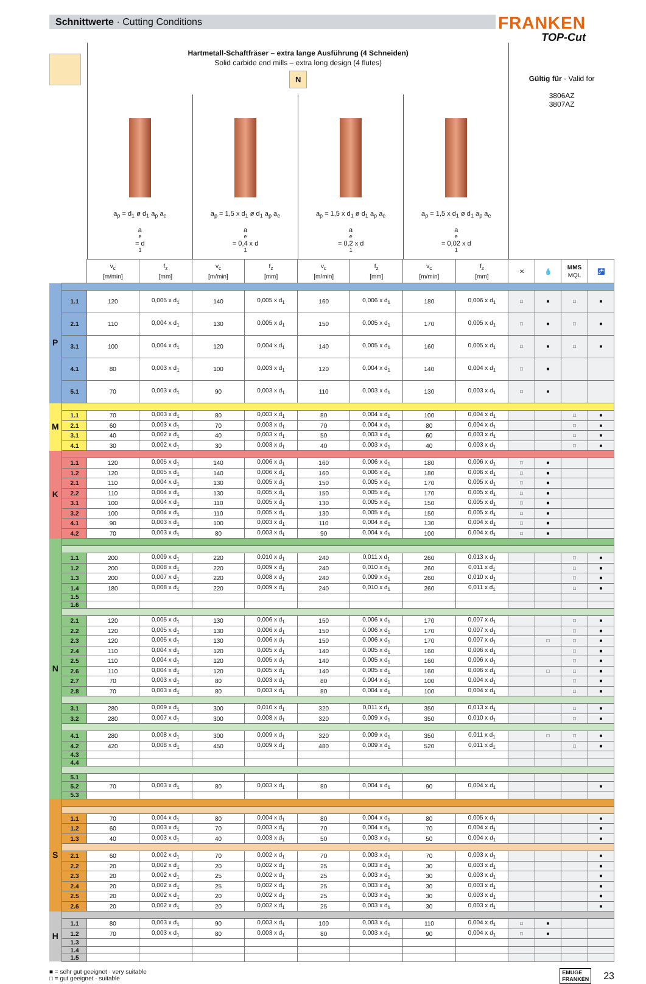Schnittwerte · Cutting Conditions
FRANKEN
TOP-Cut
Hartmetall-Schaftfräser – extra lange Ausführung (4 Schneiden)
Solid carbide end mills – extra long design (4 flutes)
N
a<sub>p</sub> = d<sub>1</sub> ø d<sub>1</sub> a<sub>p</sub> a<sub>e</sub>
a<sub>e</sub> = d<sub>1</sub>
a<sub>p</sub> = 1,5 x d<sub>1</sub> ø d<sub>1</sub> a<sub>p</sub> a<sub>e</sub>
a<sub>e</sub> = 0,4 x d<sub>1</sub>
a<sub>p</sub> = 1,5 x d<sub>1</sub> ø d<sub>1</sub> a<sub>p</sub> a<sub>e</sub>
a<sub>e</sub> = 0,2 x d<sub>1</sub>
a<sub>p</sub> = 1,5 x d<sub>1</sub> ø d<sub>1</sub> a<sub>p</sub> a<sub>e</sub>
a<sub>e</sub> = 0,02 x d<sub>1</sub>
Gültig für · Valid for
3806AZ
3807AZ
| | | v<sub>c</sub> [m/min] | f<sub>z</sub> [mm] | v<sub>c</sub> [m/min] | f<sub>z</sub> [mm] | v<sub>c</sub> [m/min] | f<sub>z</sub> [mm] | v<sub>c</sub> [m/min] | f<sub>z</sub> [mm] | ✕ | 💧 | MMS MQL | 🚰 | |
| --- | --- | --- | --- | --- | --- | --- | --- | --- | --- | --- | --- | --- | --- | --- |
| P | | | | | | | | | | | | | | |
| | 1.1 | 120 | 0,005 x d<sub>1</sub> | 140 | 0,005 x d<sub>1</sub> | 160 | 0,006 x d<sub>1</sub> | 180 | 0,006 x d<sub>1</sub> | □ | ■ | □ | ■ | |
| | 2.1 | 110 | 0,004 x d<sub>1</sub> | 130 | 0,005 x d<sub>1</sub> | 150 | 0,005 x d<sub>1</sub> | 170 | 0,005 x d<sub>1</sub> | □ | ■ | □ | ■ | |
| | 3.1 | 100 | 0,004 x d<sub>1</sub> | 120 | 0,004 x d<sub>1</sub> | 140 | 0,005 x d<sub>1</sub> | 160 | 0,005 x d<sub>1</sub> | □ | ■ | □ | ■ | |
| | 4.1 | 80 | 0,003 x d<sub>1</sub> | 100 | 0,003 x d<sub>1</sub> | 120 | 0,004 x d<sub>1</sub> | 140 | 0,004 x d<sub>1</sub> | □ | ■ | | | |
| | 5.1 | 70 | 0,003 x d<sub>1</sub> | 90 | 0,003 x d<sub>1</sub> | 110 | 0,003 x d<sub>1</sub> | 130 | 0,003 x d<sub>1</sub> | □ | ■ | | | |
| M | | | | | | | | | | | | | | |
| | 1.1 | 70 | 0,003 x d<sub>1</sub> | 80 | 0,003 x d<sub>1</sub> | 80 | 0,004 x d<sub>1</sub> | 100 | 0,004 x d<sub>1</sub> | | | □ | ■ | |
| | 2.1 | 60 | 0,003 x d<sub>1</sub> | 70 | 0,003 x d<sub>1</sub> | 70 | 0,004 x d<sub>1</sub> | 80 | 0,004 x d<sub>1</sub> | | | □ | ■ | |
| | 3.1 | 40 | 0,002 x d<sub>1</sub> | 40 | 0,003 x d<sub>1</sub> | 50 | 0,003 x d<sub>1</sub> | 60 | 0,003 x d<sub>1</sub> | | | □ | ■ | |
| | 4.1 | 30 | 0,002 x d<sub>1</sub> | 30 | 0,003 x d<sub>1</sub> | 40 | 0,003 x d<sub>1</sub> | 40 | 0,003 x d<sub>1</sub> | | | □ | ■ | |
| K | | | | | | | | | | | | | | |
| | 1.1 | 120 | 0,005 x d<sub>1</sub> | 140 | 0,006 x d<sub>1</sub> | 160 | 0,006 x d<sub>1</sub> | 180 | 0,006 x d<sub>1</sub> | □ | ■ | | | |
| | 1.2 | 120 | 0,005 x d<sub>1</sub> | 140 | 0,006 x d<sub>1</sub> | 160 | 0,006 x d<sub>1</sub> | 180 | 0,006 x d<sub>1</sub> | □ | ■ | | | |
| | 2.1 | 110 | 0,004 x d<sub>1</sub> | 130 | 0,005 x d<sub>1</sub> | 150 | 0,005 x d<sub>1</sub> | 170 | 0,005 x d<sub>1</sub> | □ | ■ | | | |
| | 2.2 | 110 | 0,004 x d<sub>1</sub> | 130 | 0,005 x d<sub>1</sub> | 150 | 0,005 x d<sub>1</sub> | 170 | 0,005 x d<sub>1</sub> | □ | ■ | | | |
| | 3.1 | 100 | 0,004 x d<sub>1</sub> | 110 | 0,005 x d<sub>1</sub> | 130 | 0,005 x d<sub>1</sub> | 150 | 0,005 x d<sub>1</sub> | □ | ■ | | | |
| | 3.2 | 100 | 0,004 x d<sub>1</sub> | 110 | 0,005 x d<sub>1</sub> | 130 | 0,005 x d<sub>1</sub> | 150 | 0,005 x d<sub>1</sub> | □ | ■ | | | |
| | 4.1 | 90 | 0,003 x d<sub>1</sub> | 100 | 0,003 x d<sub>1</sub> | 110 | 0,004 x d<sub>1</sub> | 130 | 0,004 x d<sub>1</sub> | □ | ■ | | | |
| | 4.2 | 70 | 0,003 x d<sub>1</sub> | 80 | 0,003 x d<sub>1</sub> | 90 | 0,004 x d<sub>1</sub> | 100 | 0,004 x d<sub>1</sub> | □ | ■ | | | |
| N | | | | | | | | | | | | | | |
| | 1.1 | 200 | 0,009 x d<sub>1</sub> | 220 | 0,010 x d<sub>1</sub> | 240 | 0,011 x d<sub>1</sub> | 260 | 0,013 x d<sub>1</sub> | | | □ | ■ | |
| | 1.2 | 200 | 0,008 x d<sub>1</sub> | 220 | 0,009 x d<sub>1</sub> | 240 | 0,010 x d<sub>1</sub> | 260 | 0,011 x d<sub>1</sub> | | | □ | ■ | |
| | 1.3 | 200 | 0,007 x d<sub>1</sub> | 220 | 0,008 x d<sub>1</sub> | 240 | 0,009 x d<sub>1</sub> | 260 | 0,010 x d<sub>1</sub> | | | □ | ■ | |
| | 1.4 | 180 | 0,008 x d<sub>1</sub> | 220 | 0,009 x d<sub>1</sub> | 240 | 0,010 x d<sub>1</sub> | 260 | 0,011 x d<sub>1</sub> | | | □ | ■ | |
| | 1.5 | | | | | | | | | | | | | |
| | 1.6 | | | | | | | | | | | | | |
| | 2.1 | 120 | 0,005 x d<sub>1</sub> | 130 | 0,006 x d<sub>1</sub> | 150 | 0,006 x d<sub>1</sub> | 170 | 0,007 x d<sub>1</sub> | | | □ | ■ | |
| | 2.2 | 120 | 0,005 x d<sub>1</sub> | 130 | 0,006 x d<sub>1</sub> | 150 | 0,006 x d<sub>1</sub> | 170 | 0,007 x d<sub>1</sub> | | | □ | ■ | |
| | 2.3 | 120 | 0,005 x d<sub>1</sub> | 130 | 0,006 x d<sub>1</sub> | 150 | 0,006 x d<sub>1</sub> | 170 | 0,007 x d<sub>1</sub> | | □ | □ | ■ | |
| | 2.4 | 110 | 0,004 x d<sub>1</sub> | 120 | 0,005 x d<sub>1</sub> | 140 | 0,005 x d<sub>1</sub> | 160 | 0,006 x d<sub>1</sub> | | | □ | ■ | |
| | 2.5 | 110 | 0,004 x d<sub>1</sub> | 120 | 0,005 x d<sub>1</sub> | 140 | 0,005 x d<sub>1</sub> | 160 | 0,006 x d<sub>1</sub> | | | □ | ■ | |
| | 2.6 | 110 | 0,004 x d<sub>1</sub> | 120 | 0,005 x d<sub>1</sub> | 140 | 0,005 x d<sub>1</sub> | 160 | 0,006 x d<sub>1</sub> | | □ | □ | ■ | |
| | 2.7 | 70 | 0,003 x d<sub>1</sub> | 80 | 0,003 x d<sub>1</sub> | 80 | 0,004 x d<sub>1</sub> | 100 | 0,004 x d<sub>1</sub> | | | □ | ■ | |
| | 2.8 | 70 | 0,003 x d<sub>1</sub> | 80 | 0,003 x d<sub>1</sub> | 80 | 0,004 x d<sub>1</sub> | 100 | 0,004 x d<sub>1</sub> | | | □ | ■ | |
| | 3.1 | 280 | 0,009 x d<sub>1</sub> | 300 | 0,010 x d<sub>1</sub> | 320 | 0,011 x d<sub>1</sub> | 350 | 0,013 x d<sub>1</sub> | | | □ | ■ | |
| | 3.2 | 280 | 0,007 x d<sub>1</sub> | 300 | 0,008 x d<sub>1</sub> | 320 | 0,009 x d<sub>1</sub> | 350 | 0,010 x d<sub>1</sub> | | | □ | ■ | |
| | 4.1 | 280 | 0,008 x d<sub>1</sub> | 300 | 0,009 x d<sub>1</sub> | 320 | 0,009 x d<sub>1</sub> | 350 | 0,011 x d<sub>1</sub> | | □ | □ | ■ | |
| | 4.2 | 420 | 0,008 x d<sub>1</sub> | 450 | 0,009 x d<sub>1</sub> | 480 | 0,009 x d<sub>1</sub> | 520 | 0,011 x d<sub>1</sub> | | | □ | ■ | |
| | 4.3 | | | | | | | | | | | | | |
| | 4.4 | | | | | | | | | | | | | |
| | 5.1 | | | | | | | | | | | | | |
| | 5.2 | 70 | 0,003 x d<sub>1</sub> | 80 | 0,003 x d<sub>1</sub> | 80 | 0,004 x d<sub>1</sub> | 90 | 0,004 x d<sub>1</sub> | | | | ■ | |
| | 5.3 | | | | | | | | | | | | | |
| | S | | | | | | | | | | | | | |
| | | 1.1 | 70 | 0,004 x d<sub>1</sub> | 80 | 0,004 x d<sub>1</sub> | 80 | 0,004 x d<sub>1</sub> | 80 | 0,005 x d<sub>1</sub> | | | | ■ |
| 1.2 | | 60 | 0,003 x d<sub>1</sub> | 70 | 0,003 x d<sub>1</sub> | 70 | 0,004 x d<sub>1</sub> | 70 | 0,004 x d<sub>1</sub> | | | | ■ | |
| 1.3 | | 40 | 0,003 x d<sub>1</sub> | 40 | 0,003 x d<sub>1</sub> | 50 | 0,003 x d<sub>1</sub> | 50 | 0,004 x d<sub>1</sub> | | | | ■ | |
| 2.1 | | 60 | 0,002 x d<sub>1</sub> | 70 | 0,002 x d<sub>1</sub> | 70 | 0,003 x d<sub>1</sub> | 70 | 0,003 x d<sub>1</sub> | | | | ■ | |
| 2.2 | | 20 | 0,002 x d<sub>1</sub> | 20 | 0,002 x d<sub>1</sub> | 25 | 0,003 x d<sub>1</sub> | 30 | 0,003 x d<sub>1</sub> | | | | ■ | |
| 2.3 | | 20 | 0,002 x d<sub>1</sub> | 25 | 0,002 x d<sub>1</sub> | 25 | 0,003 x d<sub>1</sub> | 30 | 0,003 x d<sub>1</sub> | | | | ■ | |
| 2.4 | | 20 | 0,002 x d<sub>1</sub> | 25 | 0,002 x d<sub>1</sub> | 25 | 0,003 x d<sub>1</sub> | 30 | 0,003 x d<sub>1</sub> | | | | ■ | |
| 2.5 | | 20 | 0,002 x d<sub>1</sub> | 20 | 0,002 x d<sub>1</sub> | 25 | 0,003 x d<sub>1</sub> | 30 | 0,003 x d<sub>1</sub> | | | | ■ | |
| 2.6 | | 20 | 0,002 x d<sub>1</sub> | 20 | 0,002 x d<sub>1</sub> | 25 | 0,003 x d<sub>1</sub> | 30 | 0,003 x d<sub>1</sub> | | | | ■ | |
| H | | | | | | | | | | | | | | |
| | 1.1 | 80 | 0,003 x d<sub>1</sub> | 90 | 0,003 x d<sub>1</sub> | 100 | 0,003 x d<sub>1</sub> | 110 | 0,004 x d<sub>1</sub> | □ | ■ | | | |
| | 1.2 | 70 | 0,003 x d<sub>1</sub> | 80 | 0,003 x d<sub>1</sub> | 80 | 0,003 x d<sub>1</sub> | 90 | 0,004 x d<sub>1</sub> | □ | ■ | | | |
| | 1.3 | | | | | | | | | | | | | |
| | 1.4 | | | | | | | | | | | | | |
| | 1.5 | | | | | | | | | | | | | |
■ = sehr gut geeignet · very suitable
□ = gut geeignet · suitable
EMUGE
FRANKEN
23